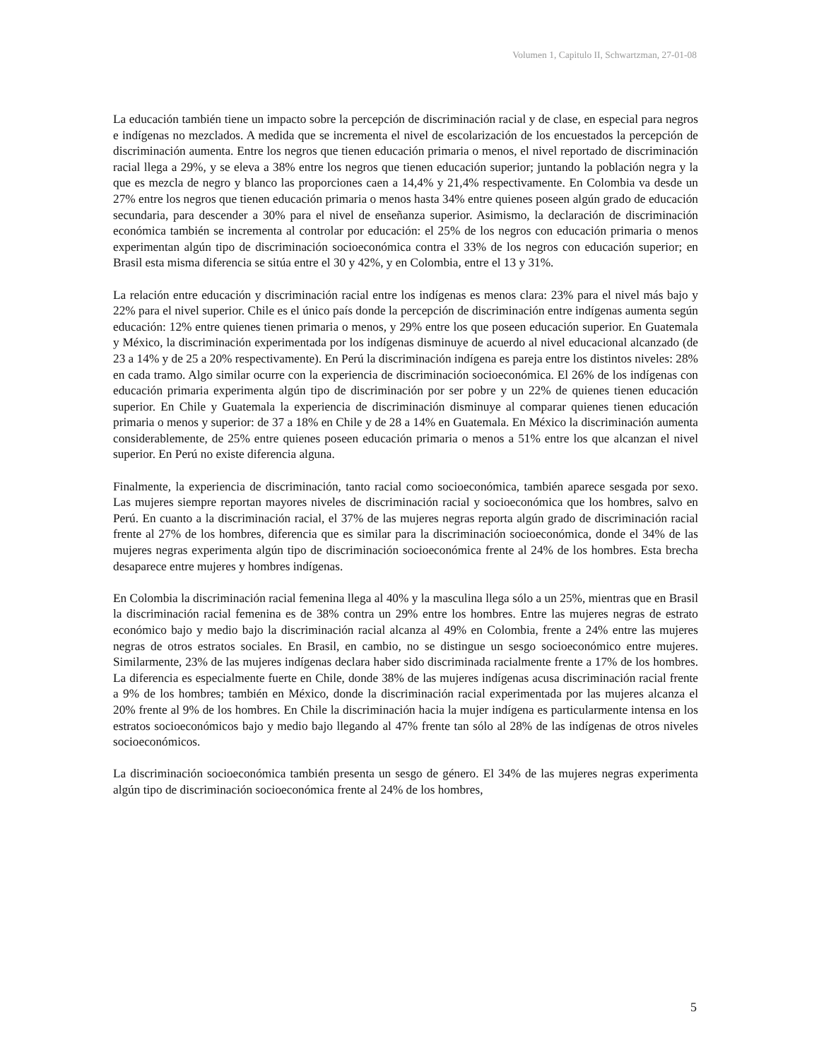Volumen 1, Capitulo II, Schwartzman, 27-01-08
La educación también tiene un impacto sobre la percepción de discriminación racial y de clase, en especial para negros e indígenas no mezclados. A medida que se incrementa el nivel de escolarización de los encuestados la percepción de discriminación aumenta. Entre los negros que tienen educación primaria o menos, el nivel reportado de discriminación racial llega a 29%, y se eleva a 38% entre los negros que tienen educación superior; juntando la población negra y la que es mezcla de negro y blanco las proporciones caen a 14,4% y 21,4% respectivamente. En Colombia va desde un 27% entre los negros que tienen educación primaria o menos hasta 34% entre quienes poseen algún grado de educación secundaria, para descender a 30% para el nivel de enseñanza superior. Asimismo, la declaración de discriminación económica también se incrementa al controlar por educación: el 25% de los negros con educación primaria o menos experimentan algún tipo de discriminación socioeconómica contra el 33% de los negros con educación superior; en Brasil esta misma diferencia se sitúa entre el 30 y 42%, y en Colombia, entre el 13 y 31%.
La relación entre educación y discriminación racial entre los indígenas es menos clara: 23% para el nivel más bajo y 22% para el nivel superior. Chile es el único país donde la percepción de discriminación entre indígenas aumenta según educación: 12% entre quienes tienen primaria o menos, y 29% entre los que poseen educación superior. En Guatemala y México, la discriminación experimentada por los indígenas disminuye de acuerdo al nivel educacional alcanzado (de 23 a 14% y de 25 a 20% respectivamente). En Perú la discriminación indígena es pareja entre los distintos niveles: 28% en cada tramo. Algo similar ocurre con la experiencia de discriminación socioeconómica. El 26% de los indígenas con educación primaria experimenta algún tipo de discriminación por ser pobre y un 22% de quienes tienen educación superior. En Chile y Guatemala la experiencia de discriminación disminuye al comparar quienes tienen educación primaria o menos y superior: de 37 a 18% en Chile y de 28 a 14% en Guatemala. En México la discriminación aumenta considerablemente, de 25% entre quienes poseen educación primaria o menos a 51% entre los que alcanzan el nivel superior. En Perú no existe diferencia alguna.
Finalmente, la experiencia de discriminación, tanto racial como socioeconómica, también aparece sesgada por sexo. Las mujeres siempre reportan mayores niveles de discriminación racial y socioeconómica que los hombres, salvo en Perú. En cuanto a la discriminación racial, el 37% de las mujeres negras reporta algún grado de discriminación racial frente al 27% de los hombres, diferencia que es similar para la discriminación socioeconómica, donde el 34% de las mujeres negras experimenta algún tipo de discriminación socioeconómica frente al 24% de los hombres. Esta brecha desaparece entre mujeres y hombres indígenas.
En Colombia la discriminación racial femenina llega al 40% y la masculina llega sólo a un 25%, mientras que en Brasil la discriminación racial femenina es de 38% contra un 29% entre los hombres. Entre las mujeres negras de estrato económico bajo y medio bajo la discriminación racial alcanza al 49% en Colombia, frente a 24% entre las mujeres negras de otros estratos sociales. En Brasil, en cambio, no se distingue un sesgo socioeconómico entre mujeres. Similarmente, 23% de las mujeres indígenas declara haber sido discriminada racialmente frente a 17% de los hombres. La diferencia es especialmente fuerte en Chile, donde 38% de las mujeres indígenas acusa discriminación racial frente a 9% de los hombres; también en México, donde la discriminación racial experimentada por las mujeres alcanza el 20% frente al 9% de los hombres. En Chile la discriminación hacia la mujer indígena es particularmente intensa en los estratos socioeconómicos bajo y medio bajo llegando al 47% frente tan sólo al 28% de las indígenas de otros niveles socioeconómicos.
La discriminación socioeconómica también presenta un sesgo de género. El 34% de las mujeres negras experimenta algún tipo de discriminación socioeconómica frente al 24% de los hombres,
5